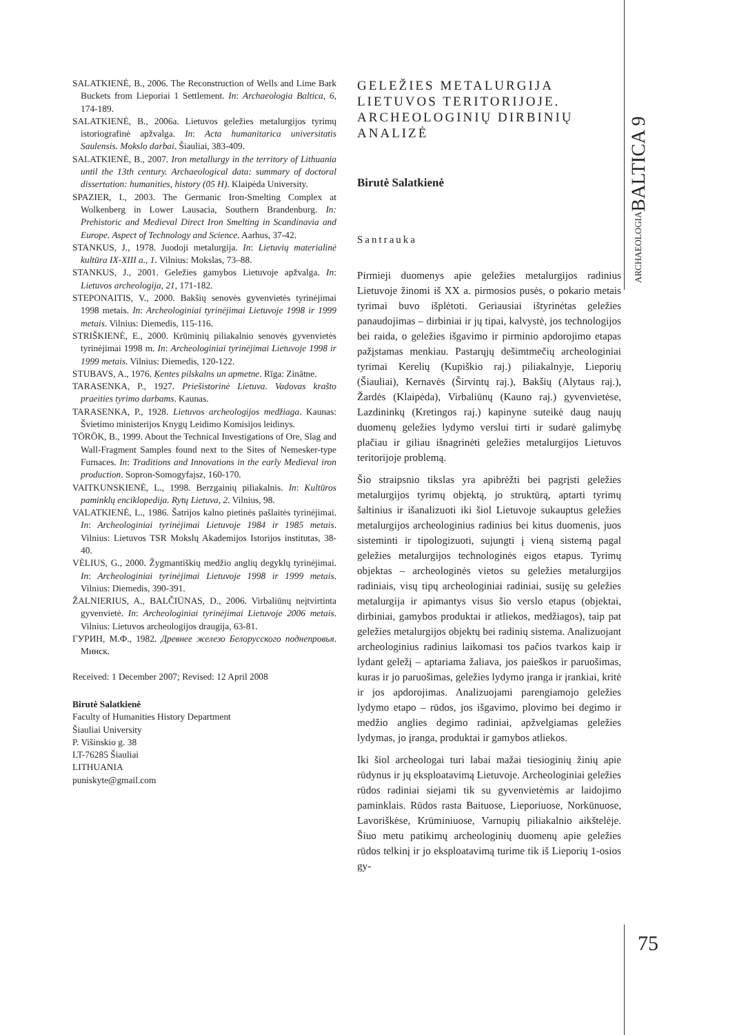ARCHAEOLOGIABALTICA 9
75
SALATKIENĖ, B., 2006. The Reconstruction of Wells and Lime Bark Buckets from Lieporiai 1 Settlement. In: Archaeologia Baltica, 6, 174-189.
SALATKIENĖ, B., 2006a. Lietuvos geležies metalurgijos tyrimų istoriografinė apžvalga. In: Acta humanitarica universitatis Saulensis. Mokslo darbai. Šiauliai, 383-409.
SALATKIENĖ, B., 2007. Iron metallurgy in the territory of Lithuania until the 13th century. Archaeological data: summary of doctoral dissertation: humanities, history (05 H). Klaipėda University.
SPAZIER, I., 2003. The Germanic Iron-Smelting Complex at Wolkenberg in Lower Lausacia, Southern Brandenburg. In: Prehistoric and Medieval Direct Iron Smelting in Scandinavia and Europe. Aspect of Technology and Science. Aarhus, 37-42.
STANKUS, J., 1978. Juodoji metalurgija. In: Lietuvių materialinė kultūra IX-XIII a., 1. Vilnius: Mokslas, 73–88.
STANKUS, J., 2001. Geležies gamybos Lietuvoje apžvalga. In: Lietuvos archeologija, 21, 171-182.
STEPONAITIS, V., 2000. Bakšių senovės gyvenvietės tyrinėjimai 1998 metais. In: Archeologiniai tyrinėjimai Lietuvoje 1998 ir 1999 metais. Vilnius: Diemedis, 115-116.
STRIŠKIENĖ, E., 2000. Krūminių piliakalnio senovės gyvenvietės tyrinėjimai 1998 m. In: Archeologiniai tyrinėjimai Lietuvoje 1998 ir 1999 metais. Vilnius: Diemedis, 120-122.
STUBAVS, A., 1976. Ķentes pilskalns un apmetne. Rīga: Zinātne.
TARASENKA, P., 1927. Priešistorinė Lietuva. Vadovas krašto praeities tyrimo darbams. Kaunas.
TARASENKA, P., 1928. Lietuvos archeologijos medžiaga. Kaunas: Švietimo ministerijos Knygų Leidimo Komisijos leidinys.
TÖRÖK, B., 1999. About the Technical Investigations of Ore, Slag and Wall-Fragment Samples found next to the Sites of Nemesker-type Furnaces. In: Traditions and Innovations in the early Medieval iron production. Sopron-Somogyfajsz, 160-170.
VAITKUNSKIENĖ, L., 1998. Berzgainių piliakalnis. In: Kultūros paminklų enciklopedija. Rytų Lietuva, 2. Vilnius, 98.
VALATKIENĖ, L., 1986. Šatrijos kalno pietinės pašlaitės tyrinėjimai. In: Archeologiniai tyrinėjimai Lietuvoje 1984 ir 1985 metais. Vilnius: Lietuvos TSR Mokslų Akademijos Istorijos institutas, 38-40.
VĖLIUS, G., 2000. Žygmantiškių medžio anglių degyklų tyrinėjimai. In: Archeologiniai tyrinėjimai Lietuvoje 1998 ir 1999 metais. Vilnius: Diemedis, 390-391.
ŽALNIERIUS, A., BALČIŪNAS, D., 2006. Virbaliūnų neįtvirtinta gyvenvietė. In: Archeologiniai tyrinėjimai Lietuvoje 2006 metais. Vilnius: Lietuvos archeologijos draugija, 63-81.
ГУРИН, М.Ф., 1982. Древнее железо Белорусского поднепровья. Минск.
Received: 1 December 2007; Revised: 12 April 2008
Birutė Salatkienė
Faculty of Humanities History Department
Šiauliai University
P. Višinskio g. 38
LT-76285 Šiauliai
LITHUANIA
puniskyte@gmail.com
GELEŽIES METALURGIJA LIETUVOS TERITORIJOJE. ARCHEOLOGINIŲ DIRBINIŲ ANALIZĖ
Birutė Salatkienė
Santrauka
Pirmieji duomenys apie geležies metalurgijos radinius Lietuvoje žinomi iš XX a. pirmosios pusės, o pokario metais tyrimai buvo išplėtoti. Geriausiai ištyrinėtas geležies panaudojimas – dirbiniai ir jų tipai, kalvystė, jos technologijos bei raida, o geležies išgavimo ir pirminio apdorojimo etapas pažįstamas menkiau. Pastarųjų dešimtmečių archeologiniai tyrimai Kerelių (Kupiškio raj.) piliakalnyje, Lieporių (Šiauliai), Kernavės (Širvintų raj.), Bakšių (Alytaus raj.), Žardės (Klaipėda), Virbaliūnų (Kauno raj.) gyvenvietėse, Lazdininkų (Kretingos raj.) kapinyne suteikė daug naujų duomenų geležies lydymo verslui tirti ir sudarė galimybę plačiau ir giliau išnagrinėti geležies metalurgijos Lietuvos teritorijoje problemą.
Šio straipsnio tikslas yra apibrėžti bei pagrįsti geležies metalurgijos tyrimų objektą, jo struktūrą, aptarti tyrimų šaltinius ir išanalizuoti iki šiol Lietuvoje sukauptus geležies metalurgijos archeologinius radinius bei kitus duomenis, juos sisteminti ir tipologizuoti, sujungti į vieną sistemą pagal geležies metalurgijos technologinės eigos etapus. Tyrimų objektas – archeologinės vietos su geležies metalurgijos radiniais, visų tipų archeologiniai radiniai, susiję su geležies metalurgija ir apimantys visus šio verslo etapus (objektai, dirbiniai, gamybos produktai ir atliekos, medžiagos), taip pat geležies metalurgijos objektų bei radinių sistema. Analizuojant archeologinius radinius laikomasi tos pačios tvarkos kaip ir lydant geležį – aptariama žaliava, jos paieškos ir paruošimas, kuras ir jo paruošimas, geležies lydymo įranga ir įrankiai, kritė ir jos apdorojimas. Analizuojami parengiamojo geležies lydymo etapo – rūdos, jos išgavimo, plovimo bei degimo ir medžio anglies degimo radiniai, apžvelgiamas geležies lydymas, jo įranga, produktai ir gamybos atliekos.
Iki šiol archeologai turi labai mažai tiesioginių žinių apie rūdynus ir jų eksploatavimą Lietuvoje. Archeologiniai geležies rūdos radiniai siejami tik su gyvenvietėmis ar laidojimo paminklais. Rūdos rasta Baituose, Lieporiuose, Norkūnuose, Lavoriškėse, Krūminiuose, Varnupių piliakalnio aikštelėje. Šiuo metu patikimų archeologinių duomenų apie geležies rūdos telkinį ir jo eksploatavimą turime tik iš Lieporių 1-osios gy-